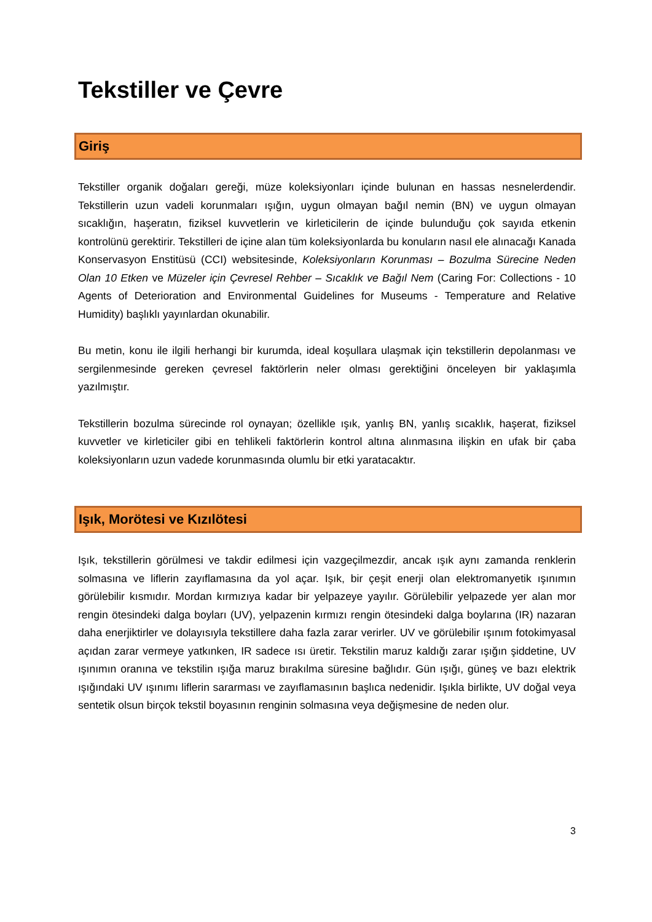Tekstiller ve Çevre
Giriş
Tekstiller organik doğaları gereği, müze koleksiyonları içinde bulunan en hassas nesnelerdendir. Tekstillerin uzun vadeli korunmaları ışığın, uygun olmayan bağıl nemin (BN) ve uygun olmayan sıcaklığın, haşeratın, fiziksel kuvvetlerin ve kirleticilerin de içinde bulunduğu çok sayıda etkenin kontrolünü gerektirir. Tekstilleri de içine alan tüm koleksiyonlarda bu konuların nasıl ele alınacağı Kanada Konservasyon Enstitüsü (CCI) websitesinde, Koleksiyonların Korunması – Bozulma Sürecine Neden Olan 10 Etken ve Müzeler için Çevresel Rehber – Sıcaklık ve Bağıl Nem (Caring For: Collections - 10 Agents of Deterioration and Environmental Guidelines for Museums - Temperature and Relative Humidity) başlıklı yayınlardan okunabilir.
Bu metin, konu ile ilgili herhangi bir kurumda, ideal koşullara ulaşmak için tekstillerin depolanması ve sergilenmesinde gereken çevresel faktörlerin neler olması gerektiğini önceleyen bir yaklaşımla yazılmıştır.
Tekstillerin bozulma sürecinde rol oynayan; özellikle ışık, yanlış BN, yanlış sıcaklık, haşerat, fiziksel kuvvetler ve kirleticiler gibi en tehlikeli faktörlerin kontrol altına alınmasına ilişkin en ufak bir çaba koleksiyonların uzun vadede korunmasında olumlu bir etki yaratacaktır.
Işık, Morötesi ve Kızılötesi
Işık, tekstillerin görülmesi ve takdir edilmesi için vazgeçilmezdir, ancak ışık aynı zamanda renklerin solmasına ve liflerin zayıflamasına da yol açar. Işık, bir çeşit enerji olan elektromanyetik ışınımın görülebilir kısmıdır. Mordan kırmızıya kadar bir yelpazeye yayılır. Görülebilir yelpazede yer alan mor rengin ötesindeki dalga boyları (UV), yelpazenin kırmızı rengin ötesindeki dalga boylarına (IR) nazaran daha enerjiktirler ve dolayısıyla tekstillere daha fazla zarar verirler. UV ve görülebilir ışınım fotokimyasal açıdan zarar vermeye yatkınken, IR sadece ısı üretir. Tekstilin maruz kaldığı zarar ışığın şiddetine, UV ışınımın oranına ve tekstilin ışığa maruz bırakılma süresine bağlıdır. Gün ışığı, güneş ve bazı elektrik ışığındaki UV ışınımı liflerin sararması ve zayıflamasının başlıca nedenidir. Işıkla birlikte, UV doğal veya sentetik olsun birçok tekstil boyasının renginin solmasına veya değişmesine de neden olur.
3